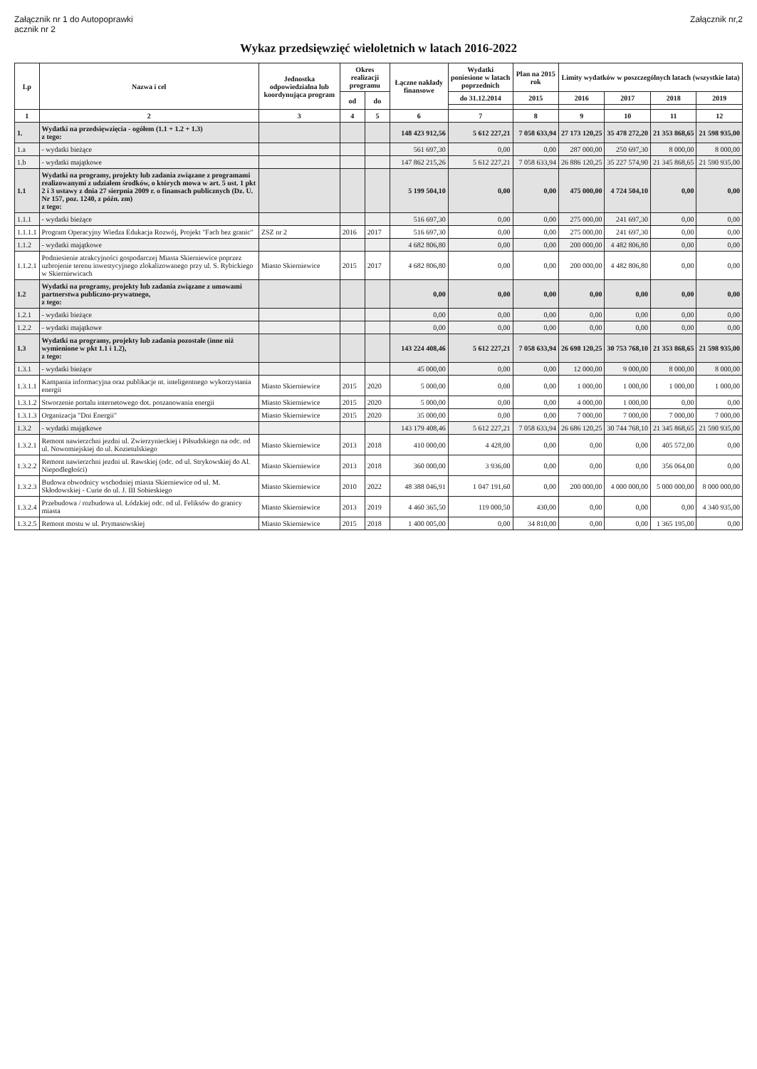Załącznik nr 1 do Autopoprawki
acznik nr 2
Załącznik nr,2
Wykaz przedsięwzięć wieloletnich w latach 2016-2022
| Lp | Nazwa i cel | Jednostka odpowiedzialna lub koordynująca program | Okres realizacji programu | | Łączne nakłady finansowe | Wydatki poniesione w latach poprzednich | Plan na 2015 rok | Limity wydatków w poszczególnych latach (wszystkie lata) | | | |
| --- | --- | --- | --- | --- | --- | --- | --- | --- | --- | --- | --- |
| | | | od | do | | do 31.12.2014 | 2015 | 2016 | 2017 | 2018 | 2019 |
| 1 | 2 | 3 | 4 | 5 | 6 | 7 | 8 | 9 | 10 | 11 | 12 |
| 1. | Wydatki na przedsięwzięcia - ogółem (1.1 + 1.2 + 1.3) z tego: | | | | 148 423 912,56 | 5 612 227,21 | 7 058 633,94 | 27 173 120,25 | 35 478 272,20 | 21 353 868,65 | 21 598 935,00 |
| 1.a | - wydatki bieżące | | | | 561 697,30 | 0,00 | 0,00 | 287 000,00 | 250 697,30 | 8 000,00 | 8 000,00 |
| 1.b | - wydatki majątkowe | | | | 147 862 215,26 | 5 612 227,21 | 7 058 633,94 | 26 886 120,25 | 35 227 574,90 | 21 345 868,65 | 21 590 935,00 |
| 1.1 | Wydatki na programy, projekty lub zadania związane z programami realizowanymi z udziałem środków, o których mowa w art. 5 ust. 1 pkt 2 i 3 ustawy z dnia 27 sierpnia 2009 r. o finansach publicznych (Dz. U. Nr 157, poz. 1240, z późn. zm) z tego: | | | | 5 199 504,10 | 0,00 | 0,00 | 475 000,00 | 4 724 504,10 | 0,00 | 0,00 |
| 1.1.1 | - wydatki bieżące | | | | 516 697,30 | 0,00 | 0,00 | 275 000,00 | 241 697,30 | 0,00 | 0,00 |
| 1.1.1.1 | Program Operacyjny Wiedza Edukacja Rozwój, Projekt "Fach bez granic" | ZSZ nr 2 | 2016 | 2017 | 516 697,30 | 0,00 | 0,00 | 275 000,00 | 241 697,30 | 0,00 | 0,00 |
| 1.1.2 | - wydatki majątkowe | | | | 4 682 806,80 | 0,00 | 0,00 | 200 000,00 | 4 482 806,80 | 0,00 | 0,00 |
| 1.1.2.1 | Podniesienie atrakcyjności gospodarczej Miasta Skierniewice poprzez uzbrojenie terenu inwestycyjnego zlokalizowanego przy ul. S. Rybickiego w Skierniewicach | Miasto Skierniewice | 2015 | 2017 | 4 682 806,80 | 0,00 | 0,00 | 200 000,00 | 4 482 806,80 | 0,00 | 0,00 |
| 1.2 | Wydatki na programy, projekty lub zadania związane z umowami partnerstwa publiczno-prywatnego, z tego: | | | | 0,00 | 0,00 | 0,00 | 0,00 | 0,00 | 0,00 | 0,00 |
| 1.2.1 | - wydatki bieżące | | | | 0,00 | 0,00 | 0,00 | 0,00 | 0,00 | 0,00 | 0,00 |
| 1.2.2 | - wydatki majątkowe | | | | 0,00 | 0,00 | 0,00 | 0,00 | 0,00 | 0,00 | 0,00 |
| 1.3 | Wydatki na programy, projekty lub zadania pozostałe (inne niż wymienione w pkt 1.1 i 1.2), z tego: | | | | 143 224 408,46 | 5 612 227,21 | 7 058 633,94 | 26 698 120,25 | 30 753 768,10 | 21 353 868,65 | 21 598 935,00 |
| 1.3.1 | - wydatki bieżące | | | | 45 000,00 | 0,00 | 0,00 | 12 000,00 | 9 000,00 | 8 000,00 | 8 000,00 |
| 1.3.1.1 | Kampania informacyjna oraz publikacje nt. inteligentnego wykorzystania energii | Miasto Skierniewice | 2015 | 2020 | 5 000,00 | 0,00 | 0,00 | 1 000,00 | 1 000,00 | 1 000,00 | 1 000,00 |
| 1.3.1.2 | Stworzenie portalu internetowego dot. poszanowania energii | Miasto Skierniewice | 2015 | 2020 | 5 000,00 | 0,00 | 0,00 | 4 000,00 | 1 000,00 | 0,00 | 0,00 |
| 1.3.1.3 | Organizacja "Dni Energii" | Miasto Skierniewice | 2015 | 2020 | 35 000,00 | 0,00 | 0,00 | 7 000,00 | 7 000,00 | 7 000,00 | 7 000,00 |
| 1.3.2 | - wydatki majątkowe | | | | 143 179 408,46 | 5 612 227,21 | 7 058 633,94 | 26 686 120,25 | 30 744 768,10 | 21 345 868,65 | 21 590 935,00 |
| 1.3.2.1 | Remont nawierzchni jezdni ul. Zwierzynieckiej i Piłsudskiego na odc. od ul. Nowomiejskiej do ul. Kozietulskiego | Miasto Skierniewice | 2013 | 2018 | 410 000,00 | 4 428,00 | 0,00 | 0,00 | 0,00 | 405 572,00 | 0,00 |
| 1.3.2.2 | Remont nawierzchni jezdni ul. Rawskiej (odc. od ul. Strykowskiej do Al. Niepodległości) | Miasto Skierniewice | 2013 | 2018 | 360 000,00 | 3 936,00 | 0,00 | 0,00 | 0,00 | 356 064,00 | 0,00 |
| 1.3.2.3 | Budowa obwodnicy wschodniej miasta Skierniewice od ul. M. Skłodowskiej - Curie do ul. J. III Sobieskiego | Miasto Skierniewice | 2010 | 2022 | 48 388 046,91 | 1 047 191,60 | 0,00 | 200 000,00 | 4 000 000,00 | 5 000 000,00 | 8 000 000,00 |
| 1.3.2.4 | Przebudowa / rozbudowa ul. Łódzkiej odc. od ul. Feliksów do granicy miasta | Miasto Skierniewice | 2013 | 2019 | 4 460 365,50 | 119 000,50 | 430,00 | 0,00 | 0,00 | 0,00 | 4 340 935,00 |
| 1.3.2.5 | Remont mostu w ul. Prymasowskiej | Miasto Skierniewice | 2015 | 2018 | 1 400 005,00 | 0,00 | 34 810,00 | 0,00 | 0,00 | 1 365 195,00 | 0,00 |